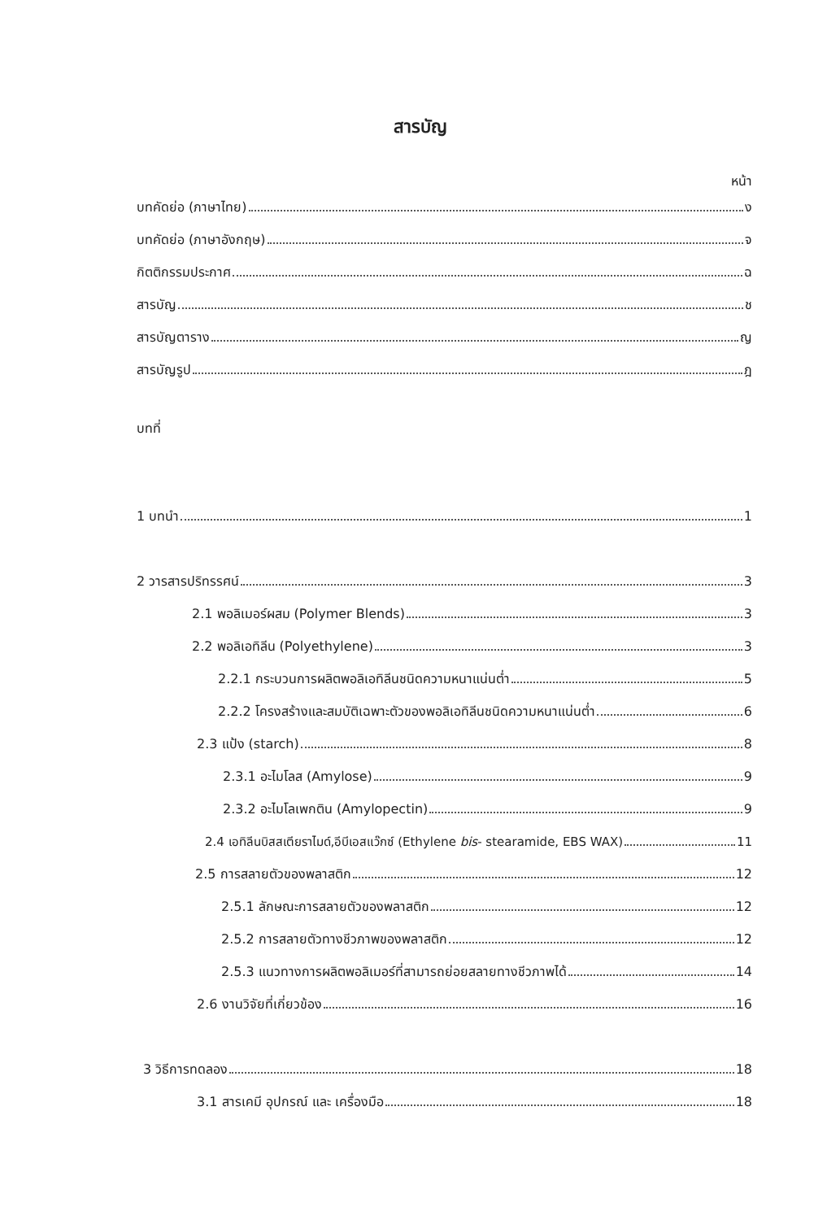สารบัญ
หน้า
บทคัดย่อ (ภาษาไทย) ง
บทคัดย่อ (ภาษาอังกฤษ) จ
กิตติกรรมประกาศ ฉ
สารบัญ ช
สารบัญตาราง ญ
สารบัญรูป ฎ
บทที่
1 บทนำ 1
2 วารสารปริทรรศน์ 3
2.1 พอลิเมอร์ผสม (Polymer Blends) 3
2.2 พอลิเอทิลีน (Polyethylene) 3
2.2.1 กระบวนการผลิตพอลิเอทิลีนชนิดความหนาแน่นต่ำ 5
2.2.2 โครงสร้างและสมบัติเฉพาะตัวของพอลิเอทิลีนชนิดความหนาแน่นต่ำ 6
2.3 แป้ง (starch) 8
2.3.1 อะไมโลส (Amylose) 9
2.3.2 อะไมโลเพกติน (Amylopectin) 9
2.4 เอทิลีนบิสสเตียราไมด์,อีบีเอสแว๊กซ์ (Ethylene bis- stearamide, EBS WAX) 11
2.5 การสลายตัวของพลาสติก 12
2.5.1 ลักษณะการสลายตัวของพลาสติก 12
2.5.2 การสลายตัวทางชีวภาพของพลาสติก 12
2.5.3 แนวทางการผลิตพอลิเมอร์ที่สามารถย่อยสลายทางชีวภาพได้ 14
2.6 งานวิจัยที่เกี่ยวข้อง 16
3 วิธีการทดลอง 18
3.1 สารเคมี อุปกรณ์ และ เครื่องมือ 18